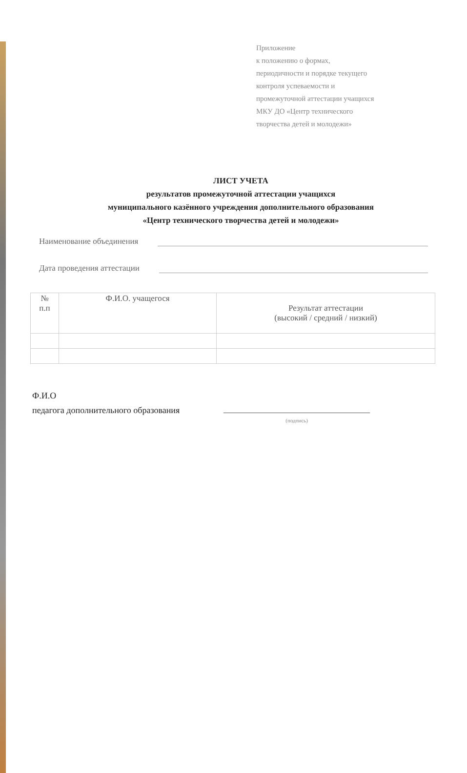Приложение
к положению о формах,
периодичности и порядке текущего
контроля успеваемости и
промежуточной аттестации учащихся
МКУ ДО «Центр технического
творчества детей и молодежи»
ЛИСТ УЧЕТА
результатов промежуточной аттестации учащихся
муниципального казённого учреждения дополнительного образования
«Центр технического творчества детей и молодежи»
Наименование объединения
Дата проведения аттестации
| № п.п | Ф.И.О. учащегося | Результат аттестации (высокий / средний / низкий) |
| --- | --- | --- |
Ф.И.О
педагога дополнительного образования
(подпись)